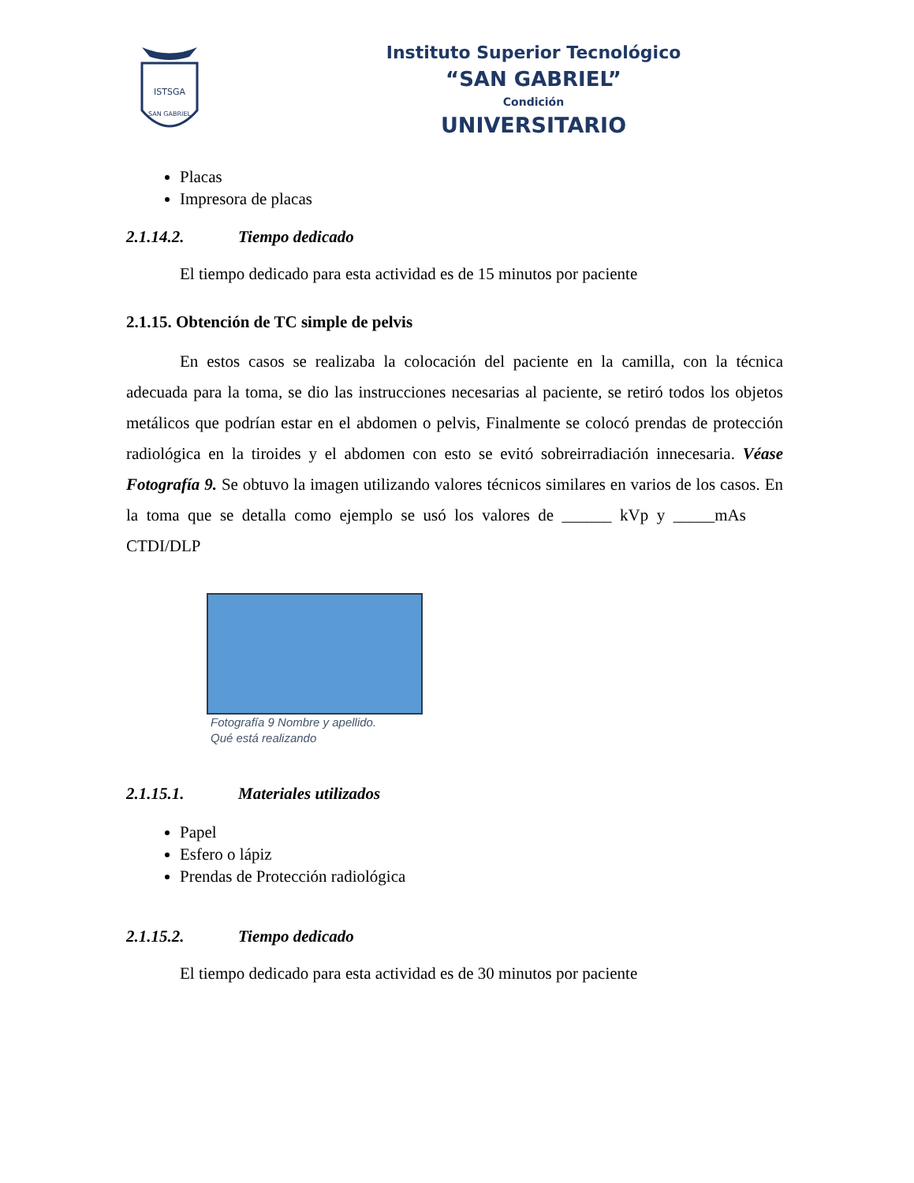ISTSGA
SAN GABRIEL
Instituto Superior Tecnológico
“SAN GABRIEL”
Condición
UNIVERSITARIO
Placas
Impresora de placas
2.1.14.2. Tiempo dedicado
El tiempo dedicado para esta actividad es de 15 minutos por paciente
2.1.15. Obtención de TC simple de pelvis
En estos casos se realizaba la colocación del paciente en la camilla, con la técnica adecuada para la toma, se dio las instrucciones necesarias al paciente, se retiró todos los objetos metálicos que podrían estar en el abdomen o pelvis, Finalmente se colocó prendas de protección radiológica en la tiroides y el abdomen con esto se evitó sobreirradiación innecesaria. Véase Fotografía 9. Se obtuvo la imagen utilizando valores técnicos similares en varios de los casos. En la toma que se detalla como ejemplo se usó los valores de ______ kVp y _____mAs CTDI/DLP
Fotografía 9 Nombre y apellido.
Qué está realizando
2.1.15.1. Materiales utilizados
Papel
Esfero o lápiz
Prendas de Protección radiológica
2.1.15.2. Tiempo dedicado
El tiempo dedicado para esta actividad es de 30 minutos por paciente